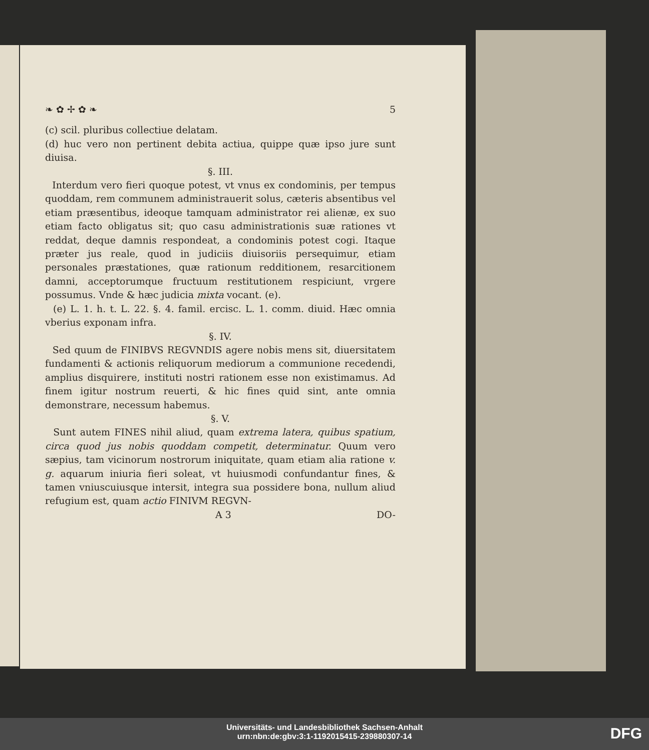❧ ✿ ✢ ✿ ❧ 5
(c) scil. pluribus collectiue delatam.
(d) huc vero non pertinent debita actiua, quippe quæ ipso jure sunt diuisa.
§. III.
Interdum vero fieri quoque potest, vt vnus ex condominis, per tempus quoddam, rem communem administrauerit solus, cæteris absentibus vel etiam præsentibus, ideoque tamquam administrator rei alienæ, ex suo etiam facto obligatus sit; quo casu administrationis suæ rationes vt reddat, deque damnis respondeat, a condominis potest cogi. Itaque præter jus reale, quod in judiciis diuisoriis persequimur, etiam personales præstationes, quæ rationum redditionem, resarcitionem damni, acceptorumque fructuum restitutionem respiciunt, vrgere possumus. Vnde & hæc judicia mixta vocant. (e).
(e) L. 1. h. t. L. 22. §. 4. famil. ercisc. L. 1. comm. diuid. Hæc omnia vberius exponam infra.
§. IV.
Sed quum de FINIBVS REGVNDIS agere nobis mens sit, diuersitatem fundamenti & actionis reliquorum mediorum a communione recedendi, amplius disquirere, instituti nostri rationem esse non existimamus. Ad finem igitur nostrum reuerti, & hic fines quid sint, ante omnia demonstrare, necessum habemus.
§. V.
Sunt autem FINES nihil aliud, quam extrema latera, quibus spatium, circa quod jus nobis quoddam competit, determinatur. Quum vero sæpius, tam vicinorum nostrorum iniquitate, quam etiam alia ratione v. g. aquarum iniuria fieri soleat, vt huiusmodi confundantur fines, & tamen vniuscuiusque intersit, integra sua possidere bona, nullum aliud refugium est, quam actio FINIVM REGVN-
A 3 DO-
Universitäts- und Landesbibliothek Sachsen-Anhalt
urn:nbn:de:gbv:3:1-1192015415-239880307-14
DFG